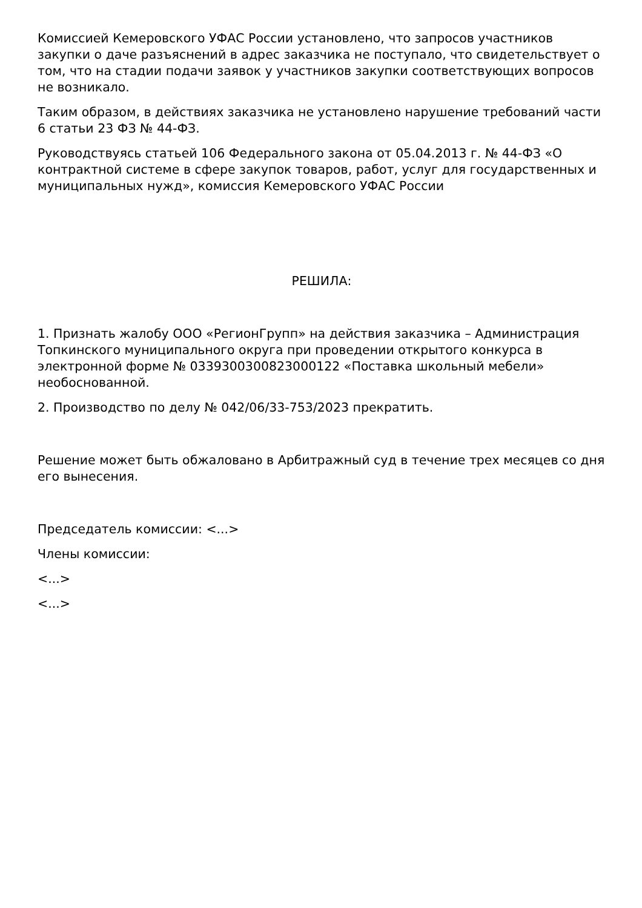Комиссией Кемеровского УФАС России установлено, что запросов участников закупки о даче разъяснений в адрес заказчика не поступало, что свидетельствует о том, что на стадии подачи заявок у участников закупки соответствующих вопросов не возникало.
Таким образом, в действиях заказчика не установлено нарушение требований части 6 статьи 23 ФЗ № 44-ФЗ.
Руководствуясь статьей 106 Федерального закона от 05.04.2013 г. № 44-ФЗ «О контрактной системе в сфере закупок товаров, работ, услуг для государственных и муниципальных нужд», комиссия Кемеровского УФАС России
РЕШИЛА:
1. Признать жалобу ООО «РегионГрупп» на действия заказчика – Администрация Топкинского муниципального округа при проведении открытого конкурса в электронной форме № 0339300300823000122 «Поставка школьный мебели» необоснованной.
2. Производство по делу № 042/06/33-753/2023 прекратить.
Решение может быть обжаловано в Арбитражный суд в течение трех месяцев со дня его вынесения.
Председатель комиссии: <...>
Члены комиссии:
<...>
<...>